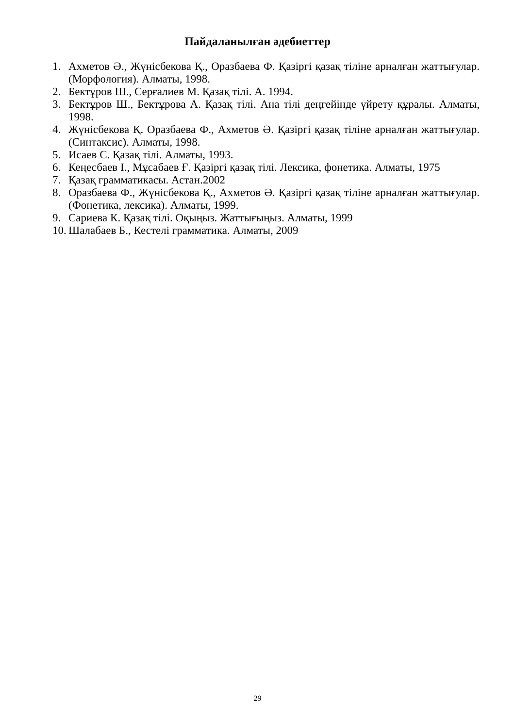Пайдаланылған әдебиеттер
1. Ахметов Ә., Жүнісбекова Қ., Оразбаева Ф. Қазіргі қазақ тіліне арналған жаттығулар. (Морфология). Алматы, 1998.
2. Бектұров Ш., Серғалиев М. Қазақ тілі. А. 1994.
3. Бектұров Ш., Бектұрова А. Қазақ тілі. Ана тілі деңгейінде үйрету құралы. Алматы, 1998.
4. Жүнісбекова Қ. Оразбаева Ф., Ахметов Ә. Қазіргі қазақ тіліне арналған жаттығулар. (Синтаксис). Алматы, 1998.
5. Исаев С. Қазақ тілі. Алматы, 1993.
6. Кеңесбаев І., Мұсабаев Ғ. Қазіргі қазақ тілі. Лексика, фонетика. Алматы, 1975
7. Қазақ грамматикасы. Астан.2002
8. Оразбаева Ф., Жүнісбекова Қ., Ахметов Ә. Қазіргі қазақ тіліне арналған жаттығулар. (Фонетика, лексика). Алматы, 1999.
9. Сариева К. Қазақ тілі. Оқыңыз. Жаттығыңыз. Алматы, 1999
10. Шалабаев Б., Кестелі грамматика. Алматы, 2009
29